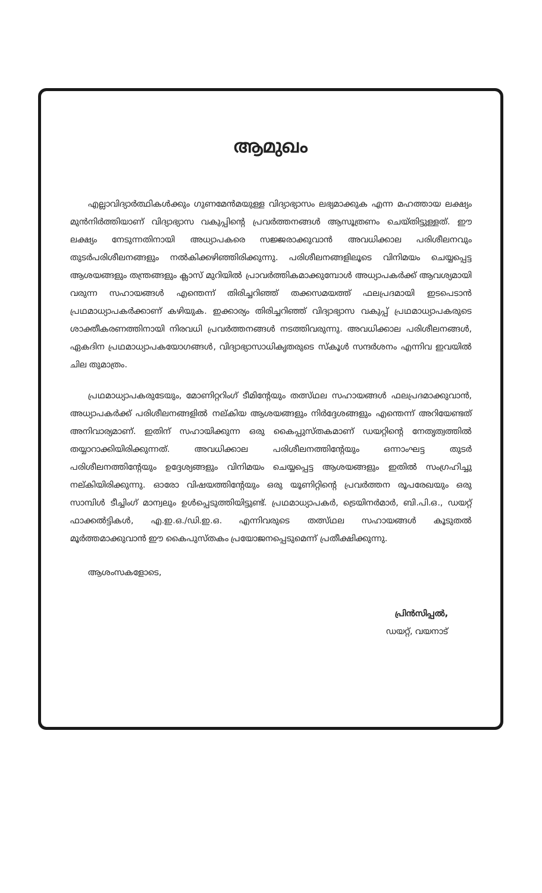ആമുഖം
എല്ലാവിദ്യാർത്ഥികൾക്കും ഗുണമേൻമയുള്ള വിദ്യാഭ്യാസം ലഭ്യമാക്കുക എന്ന മഹത്തായ ലക്ഷ്യം മുൻനിർത്തിയാണ് വിദ്യാഭ്യാസ വകുപ്പിന്റെ പ്രവർത്തനങ്ങൾ ആസൂത്രണം ചെയ്തിട്ടുള്ളത്. ഈ ലക്ഷ്യം നേടുന്നതിനായി അധ്യാപകരെ സജ്ജരാക്കുവാൻ അവധിക്കാല പരിശീലനവും തുടർപരിശീലനങ്ങളും നൽകിക്കഴിഞ്ഞിരിക്കുന്നു. പരിശീലനങ്ങളിലൂടെ വിനിമയം ചെയ്യപ്പെട്ട ആശയങ്ങളും തന്ത്രങ്ങളും ക്ലാസ് മുറിയിൽ പ്രാവർത്തികമാക്കുമ്പോൾ അധ്യാപകർക്ക് ആവശ്യമായി വരുന്ന സഹായങ്ങൾ എന്തെന്ന് തിരിച്ചറിഞ്ഞ് തക്കസമയത്ത് ഫലപ്രദമായി ഇടപെടാൻ പ്രഥമാധ്യാപകർക്കാണ് കഴിയുക. ഇക്കാര്യം തിരിച്ചറിഞ്ഞ് വിദ്യാഭ്യാസ വകുപ്പ് പ്രഥമാധ്യാപകരുടെ ശാക്തീകരണത്തിനായി നിരവധി പ്രവർത്തനങ്ങൾ നടത്തിവരുന്നു. അവധിക്കാല പരിശീലനങ്ങൾ, ഏകദിന പ്രഥമാധ്യാപകയോഗങ്ങൾ, വിദ്യാഭ്യാസാധികൃതരുടെ സ്കൂൾ സന്ദർശനം എന്നിവ ഇവയിൽ ചില തുമാത്രം.
പ്രഥമാധ്യാപകരുടേയും, മോണിറ്ററിംഗ് ടീമിന്റേയും തത്സ്ഥല സഹായങ്ങൾ ഫലപ്രദമാക്കുവാൻ, അധ്യാപകർക്ക് പരിശീലനങ്ങളിൽ നല്കിയ ആശയങ്ങളും നിർദ്ദേശങ്ങളും എന്തെന്ന് അറിയേണ്ടത് അനിവാര്യമാണ്. ഇതിന് സഹായിക്കുന്ന ഒരു കൈപ്പുസ്തകമാണ് ഡയറ്റിന്റെ നേതൃത്വത്തിൽ തയ്യാറാക്കിയിരിക്കുന്നത്. അവധിക്കാല പരിശീലനത്തിന്റേയും ഒന്നാംഘട്ട തുടർ പരിശീലനത്തിന്റേയും ഉദ്ദേശ്യങ്ങളും വിനിമയം ചെയ്യപ്പെട്ട ആശയങ്ങളും ഇതിൽ സംഗ്രഹിച്ചു നല്കിയിരിക്കുന്നു. ഓരോ വിഷയത്തിന്റേയും ഒരു യൂണിറ്റിന്റെ പ്രവർത്തന രൂപരേഖയും ഒരു സാമ്പിൾ ടീച്ചിംഗ് മാന്വലും ഉൾപ്പെടുത്തിയിട്ടുണ്ട്. പ്രഥമാധ്യാപകർ, ട്രെയിനർമാർ, ബി.പി.ഒ., ഡയറ്റ് ഫാക്കൽട്ടികൾ, എ.ഇ.ഒ./ഡി.ഇ.ഒ. എന്നിവരുടെ തത്സ്ഥല സഹായങ്ങൾ കൂടുതൽ മൂർത്തമാക്കുവാൻ ഈ കൈപുസ്തകം പ്രയോജനപ്പെടുമെന്ന് പ്രതീക്ഷിക്കുന്നു.
ആശംസകളോടെ,
പ്രിൻസിപ്പൽ,
ഡയറ്റ്, വയനാട്